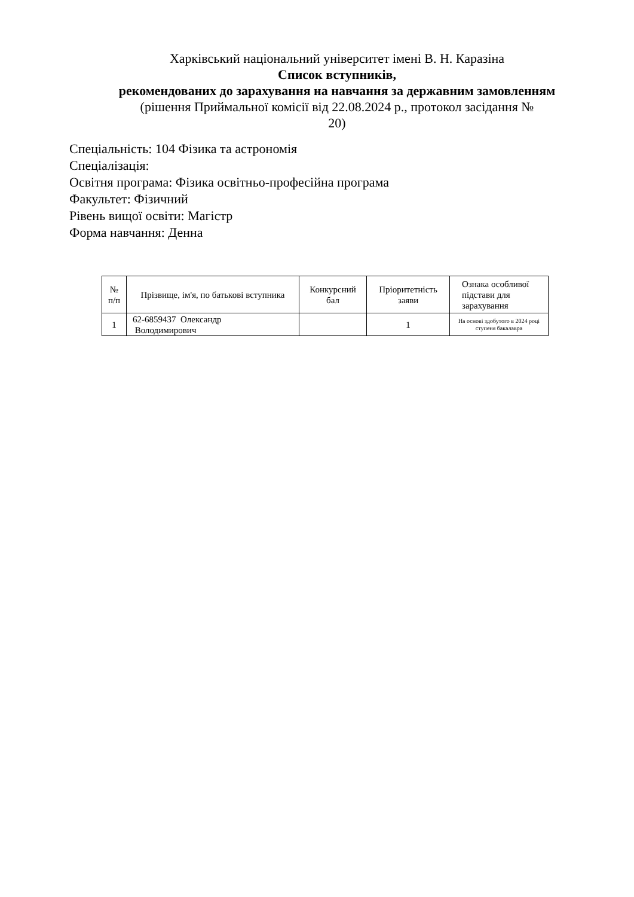Харківський національний університет імені В. Н. Каразіна
Список вступників,
рекомендованих до зарахування на навчання за державним замовленням
(рішення Приймальної комісії від 22.08.2024 р., протокол засідання №
20)
Спеціальність: 104 Фізика та астрономія
Спеціалізація:
Освітня програма: Фізика освітньо-професійна програма
Факультет: Фізичний
Рівень вищої освіти: Магістр
Форма навчання: Денна
| № п/п | Прізвище, ім'я, по батькові вступника | Конкурсний бал | Пріоритетність заяви | Ознака особливої підстави для зарахування |
| --- | --- | --- | --- | --- |
| 1 | 62-6859437 Олександр Володимирович | | 1 | На основі здобутого в 2024 році ступеня бакалавра |